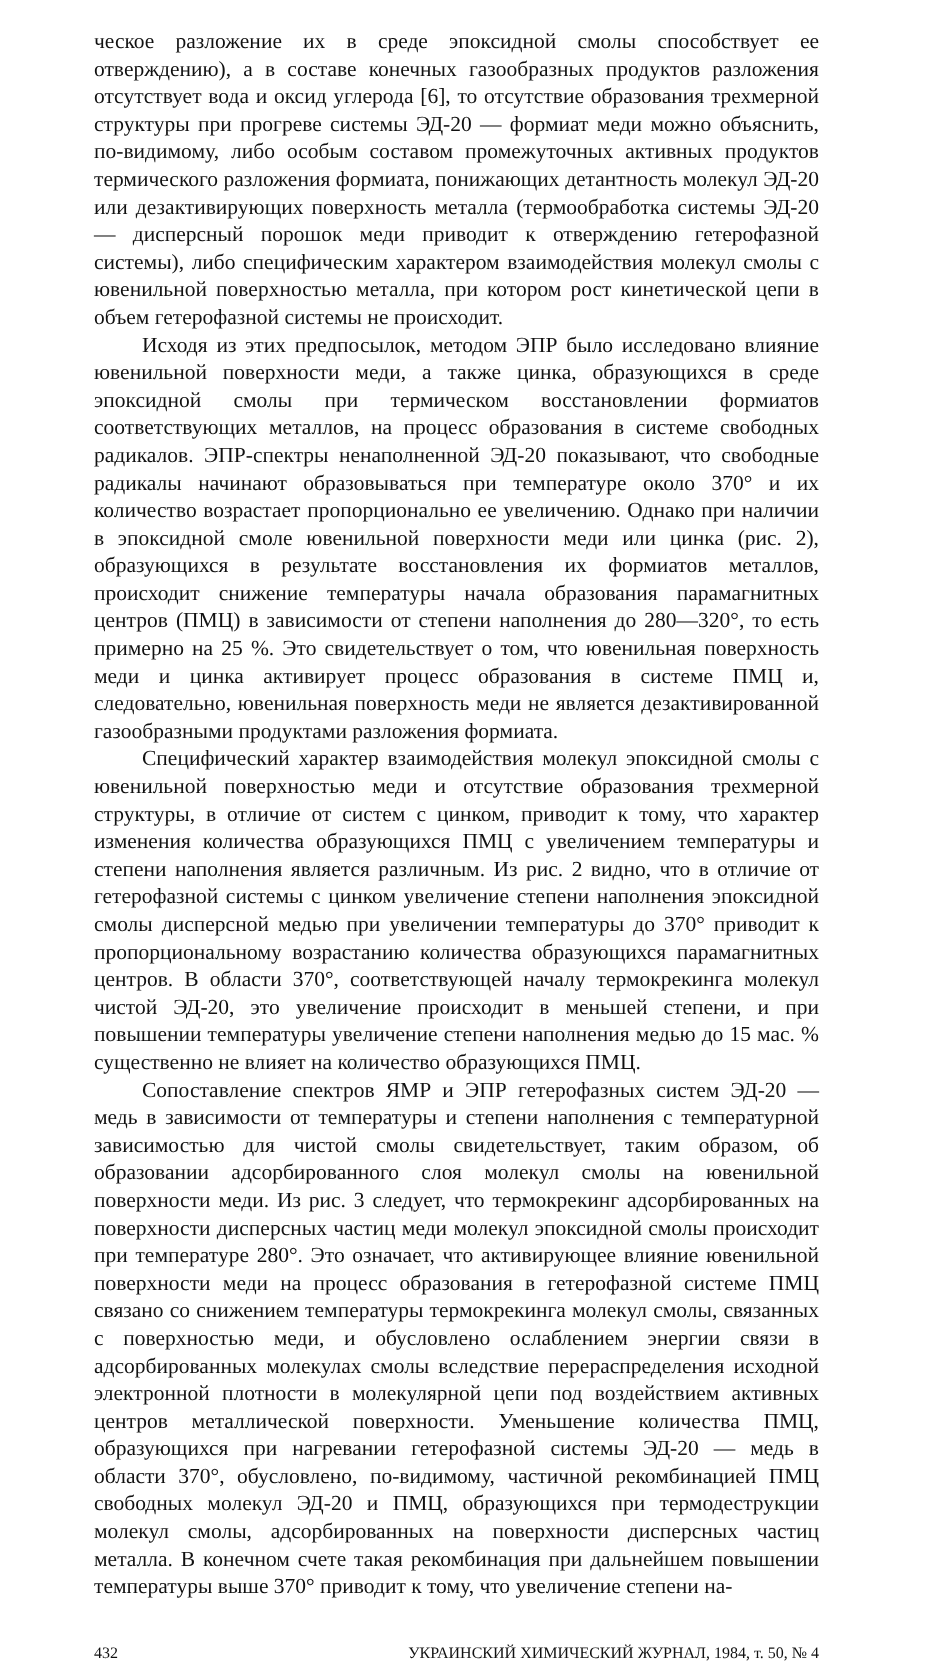ческое разложение их в среде эпоксидной смолы способствует ее отверждению), а в составе конечных газообразных продуктов разложения отсутствует вода и оксид углерода [6], то отсутствие образования трехмерной структуры при прогреве системы ЭД-20 — формиат меди можно объяснить, по-видимому, либо особым составом промежуточных активных продуктов термического разложения формиата, понижающих детантность молекул ЭД-20 или дезактивирующих поверхность металла (термообработка системы ЭД-20 — дисперсный порошок меди приводит к отверждению гетерофазной системы), либо специфическим характером взаимодействия молекул смолы с ювенильной поверхностью металла, при котором рост кинетической цепи в объем гетерофазной системы не происходит.
Исходя из этих предпосылок, методом ЭПР было исследовано влияние ювенильной поверхности меди, а также цинка, образующихся в среде эпоксидной смолы при термическом восстановлении формиатов соответствующих металлов, на процесс образования в системе свободных радикалов. ЭПР-спектры ненаполненной ЭД-20 показывают, что свободные радикалы начинают образовываться при температуре около 370° и их количество возрастает пропорционально ее увеличению. Однако при наличии в эпоксидной смоле ювенильной поверхности меди или цинка (рис. 2), образующихся в результате восстановления их формиатов металлов, происходит снижение температуры начала образования парамагнитных центров (ПМЦ) в зависимости от степени наполнения до 280—320°, то есть примерно на 25 %. Это свидетельствует о том, что ювенильная поверхность меди и цинка активирует процесс образования в системе ПМЦ и, следовательно, ювенильная поверхность меди не является дезактивированной газообразными продуктами разложения формиата.
Специфический характер взаимодействия молекул эпоксидной смолы с ювенильной поверхностью меди и отсутствие образования трехмерной структуры, в отличие от систем с цинком, приводит к тому, что характер изменения количества образующихся ПМЦ с увеличением температуры и степени наполнения является различным. Из рис. 2 видно, что в отличие от гетерофазной системы с цинком увеличение степени наполнения эпоксидной смолы дисперсной медью при увеличении температуры до 370° приводит к пропорциональному возрастанию количества образующихся парамагнитных центров. В области 370°, соответствующей началу термокрекинга молекул чистой ЭД-20, это увеличение происходит в меньшей степени, и при повышении температуры увеличение степени наполнения медью до 15 мас. % существенно не влияет на количество образующихся ПМЦ.
Сопоставление спектров ЯМР и ЭПР гетерофазных систем ЭД-20 — медь в зависимости от температуры и степени наполнения с температурной зависимостью для чистой смолы свидетельствует, таким образом, об образовании адсорбированного слоя молекул смолы на ювенильной поверхности меди. Из рис. 3 следует, что термокрекинг адсорбированных на поверхности дисперсных частиц меди молекул эпоксидной смолы происходит при температуре 280°. Это означает, что активирующее влияние ювенильной поверхности меди на процесс образования в гетерофазной системе ПМЦ связано со снижением температуры термокрекинга молекул смолы, связанных с поверхностью меди, и обусловлено ослаблением энергии связи в адсорбированных молекулах смолы вследствие перераспределения исходной электронной плотности в молекулярной цепи под воздействием активных центров металлической поверхности. Уменьшение количества ПМЦ, образующихся при нагревании гетерофазной системы ЭД-20 — медь в области 370°, обусловлено, по-видимому, частичной рекомбинацией ПМЦ свободных молекул ЭД-20 и ПМЦ, образующихся при термодеструкции молекул смолы, адсорбированных на поверхности дисперсных частиц металла. В конечном счете такая рекомбинация при дальнейшем повышении температуры выше 370° приводит к тому, что увеличение степени на-
432 УКРАИНСКИЙ ХИМИЧЕСКИЙ ЖУРНАЛ, 1984, т. 50, № 4